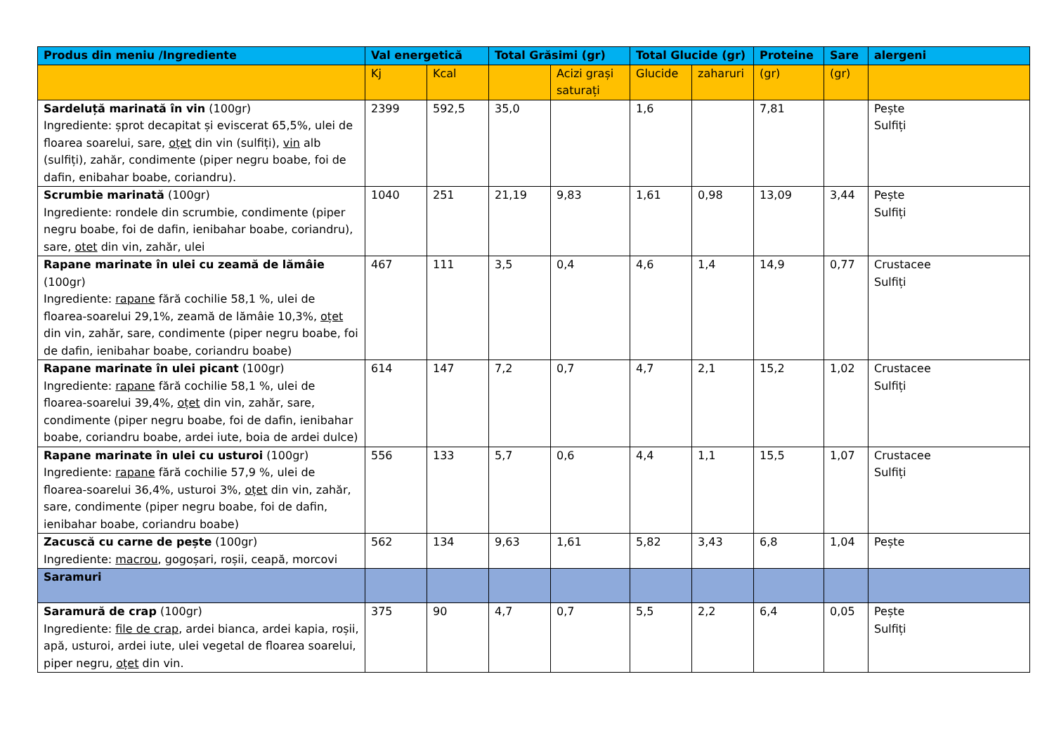| Produs din meniu /Ingrediente | Val energetică | | Total Grăsimi (gr) | | Total Glucide (gr) | | Proteine | Sare | alergeni |
| --- | --- | --- | --- | --- | --- | --- | --- | --- | --- |
| | Kj | Kcal | | Acizi grași saturați | Glucide | zaharuri | (gr) | (gr) | |
| Sardeluță marinată în vin (100gr) Ingrediente: șprot decapitat și eviscerat 65,5%, ulei de floarea soarelui, sare, oțet din vin (sulfiți), vin alb (sulfiți), zahăr, condimente (piper negru boabe, foi de dafin, enibahar boabe, coriandru). | 2399 | 592,5 | 35,0 | | 1,6 | | 7,81 | | Pește Sulfiți |
| Scrumbie marinată (100gr) Ingrediente: rondele din scrumbie, condimente (piper negru boabe, foi de dafin, ienibahar boabe, coriandru), sare, otet din vin, zahăr, ulei | 1040 | 251 | 21,19 | 9,83 | 1,61 | 0,98 | 13,09 | 3,44 | Pește Sulfiți |
| Rapane marinate în ulei cu zeamă de lămâie (100gr) Ingrediente: rapane fără cochilie 58,1 %, ulei de floarea-soarelui 29,1%, zeamă de lămâie 10,3%, oțet din vin, zahăr, sare, condimente (piper negru boabe, foi de dafin, ienibahar boabe, coriandru boabe) | 467 | 111 | 3,5 | 0,4 | 4,6 | 1,4 | 14,9 | 0,77 | Crustacee Sulfiți |
| Rapane marinate în ulei picant (100gr) Ingrediente: rapane fără cochilie 58,1 %, ulei de floarea-soarelui 39,4%, oțet din vin, zahăr, sare, condimente (piper negru boabe, foi de dafin, ienibahar boabe, coriandru boabe, ardei iute, boia de ardei dulce) | 614 | 147 | 7,2 | 0,7 | 4,7 | 2,1 | 15,2 | 1,02 | Crustacee Sulfiți |
| Rapane marinate în ulei cu usturoi (100gr) Ingrediente: rapane fără cochilie 57,9 %, ulei de floarea-soarelui 36,4%, usturoi 3%, oțet din vin, zahăr, sare, condimente (piper negru boabe, foi de dafin, ienibahar boabe, coriandru boabe) | 556 | 133 | 5,7 | 0,6 | 4,4 | 1,1 | 15,5 | 1,07 | Crustacee Sulfiți |
| Zacuscă cu carne de pește (100gr) Ingrediente: macrou , gogoșari, roșii, ceapă, morcovi | 562 | 134 | 9,63 | 1,61 | 5,82 | 3,43 | 6,8 | 1,04 | Pește |
| Saramuri | | | | | | | | | |
| Saramură de crap (100gr) Ingrediente: file de crap , ardei bianca, ardei kapia, roșii, apă, usturoi, ardei iute, ulei vegetal de floarea soarelui, piper negru, oțet din vin. | 375 | 90 | 4,7 | 0,7 | 5,5 | 2,2 | 6,4 | 0,05 | Pește Sulfiți |